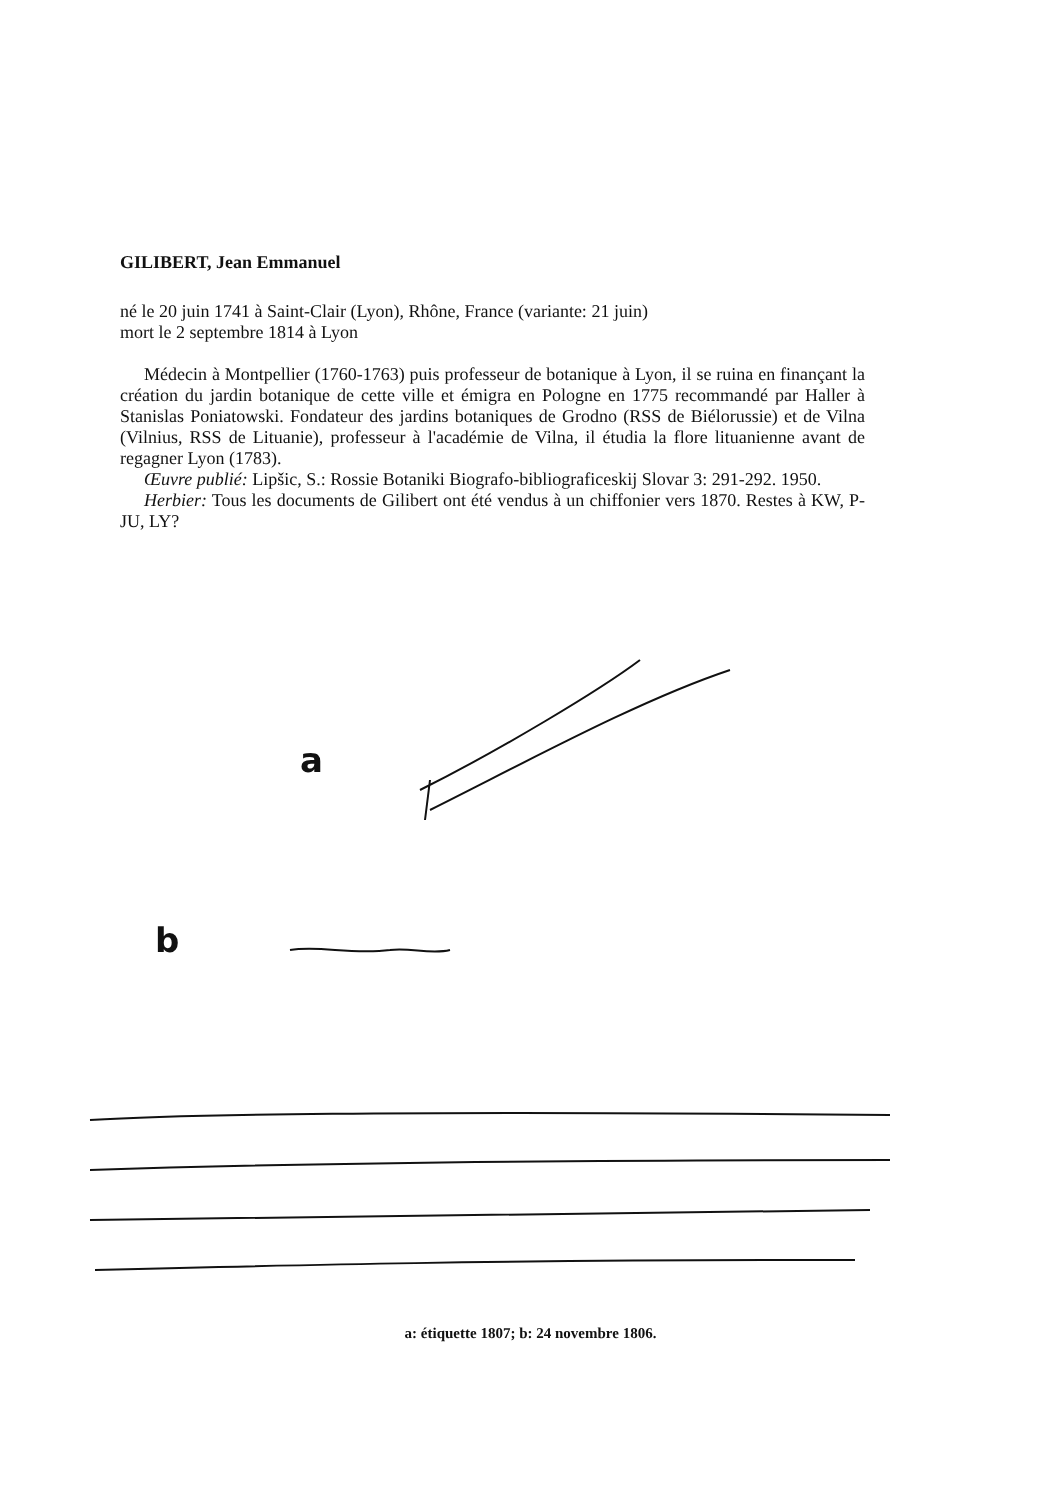GILIBERT, Jean Emmanuel
né le 20 juin 1741 à Saint-Clair (Lyon), Rhône, France (variante: 21 juin)
mort le 2 septembre 1814 à Lyon
Médecin à Montpellier (1760-1763) puis professeur de botanique à Lyon, il se ruina en finançant la création du jardin botanique de cette ville et émigra en Pologne en 1775 recommandé par Haller à Stanislas Poniatowski. Fondateur des jardins botaniques de Grodno (RSS de Biélorussie) et de Vilna (Vilnius, RSS de Lituanie), professeur à l'académie de Vilna, il étudia la flore lituanienne avant de regagner Lyon (1783).
Œuvre publié: Lipšic, S.: Rossie Botaniki Biografo-bibliograficeskij Slovar 3: 291-292. 1950.
Herbier: Tous les documents de Gilibert ont été vendus à un chiffonier vers 1870. Restes à KW, P-JU, LY?
a
b
a: étiquette 1807; b: 24 novembre 1806.